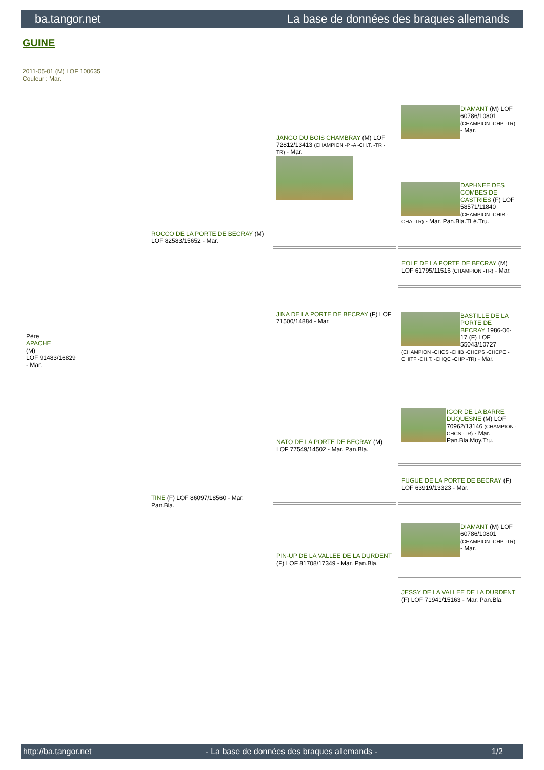ba.tangor.net La base de données des braques allemands
GUINE
2011-05-01 (M) LOF 100635
Couleur : Mar.
| Père APACHE (M) LOF 91483/16829 - Mar. | ROCCO DE LA PORTE DE BECRAY (M) LOF 82583/15652 - Mar. | JANGO DU BOIS CHAMBRAY (M) LOF 72812/13413 (CHAMPION -P -A -CH.T. -TR -TR) - Mar. | DIAMANT (M) LOF 60786/10801 (CHAMPION -CHP -TR) - Mar. |
| | | | DAPHNEE DES COMBES DE CASTRIES (F) LOF 58571/11840 (CHAMPION -CHIB -CHA -TR) - Mar. Pan.Bla.TLé.Tru. |
| | | JINA DE LA PORTE DE BECRAY (F) LOF 71500/14884 - Mar. | EOLE DE LA PORTE DE BECRAY (M) LOF 61795/11516 (CHAMPION -TR) - Mar. |
| | | | BASTILLE DE LA PORTE DE BECRAY 1986-06-17 (F) LOF 55043/10727 (CHAMPION -CHCS -CHIB -CHCPS -CHCPC -CHITF -CH.T. -CHQC -CHP -TR) - Mar. |
| | TINE (F) LOF 86097/18560 - Mar. Pan.Bla. | NATO DE LA PORTE DE BECRAY (M) LOF 77549/14502 - Mar. Pan.Bla. | IGOR DE LA BARRE DUQUESNE (M) LOF 70962/13146 (CHAMPION -CHCS -TR) - Mar. Pan.Bla.Moy.Tru. |
| | | | FUGUE DE LA PORTE DE BECRAY (F) LOF 63919/13323 - Mar. |
| | | PIN-UP DE LA VALLEE DE LA DURDENT (F) LOF 81708/17349 - Mar. Pan.Bla. | DIAMANT (M) LOF 60786/10801 (CHAMPION -CHP -TR) - Mar. |
| | | | JESSY DE LA VALLEE DE LA DURDENT (F) LOF 71941/15163 - Mar. Pan.Bla. |
http://ba.tangor.net - La base de données des braques allemands - 1/2